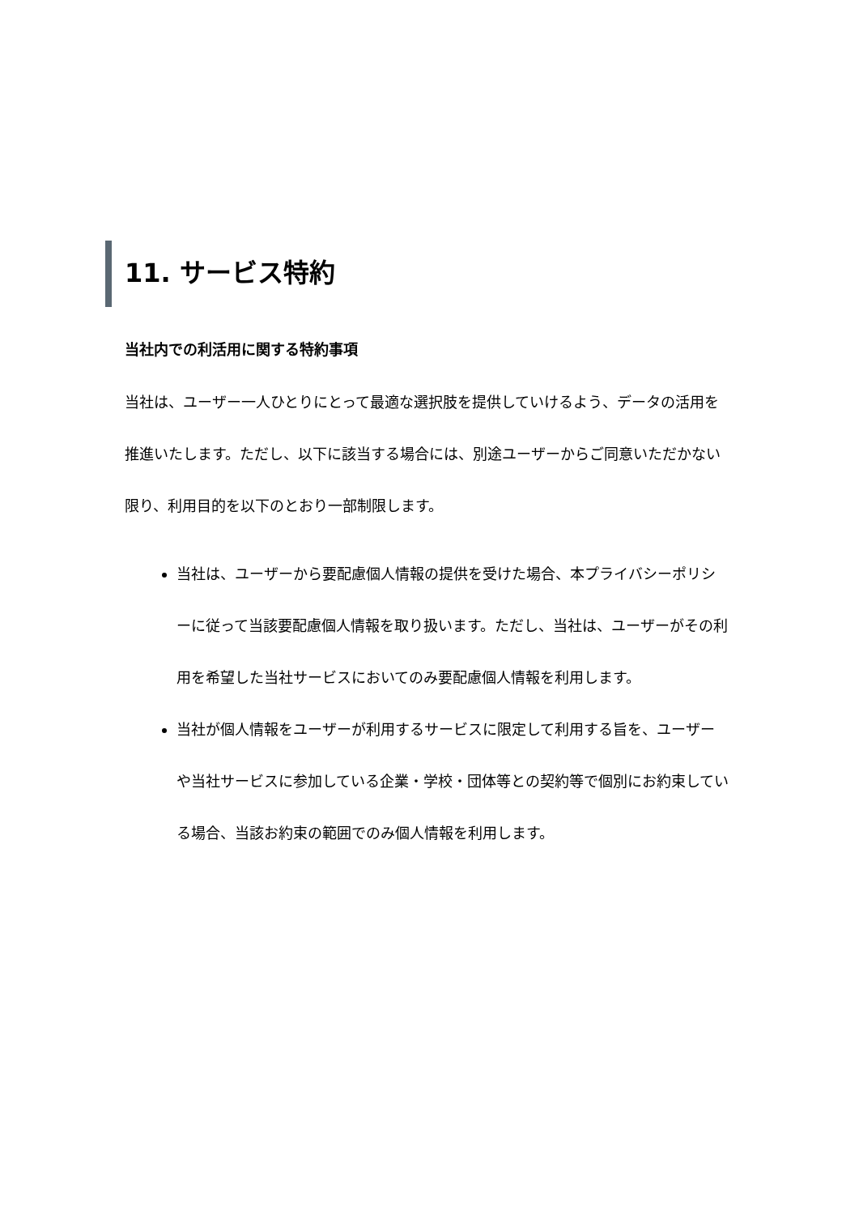11. サービス特約
当社内での利活用に関する特約事項
当社は、ユーザー一人ひとりにとって最適な選択肢を提供していけるよう、データの活用を推進いたします。ただし、以下に該当する場合には、別途ユーザーからご同意いただかない限り、利用目的を以下のとおり一部制限します。
当社は、ユーザーから要配慮個人情報の提供を受けた場合、本プライバシーポリシーに従って当該要配慮個人情報を取り扱います。ただし、当社は、ユーザーがその利用を希望した当社サービスにおいてのみ要配慮個人情報を利用します。
当社が個人情報をユーザーが利用するサービスに限定して利用する旨を、ユーザーや当社サービスに参加している企業・学校・団体等との契約等で個別にお約束している場合、当該お約束の範囲でのみ個人情報を利用します。